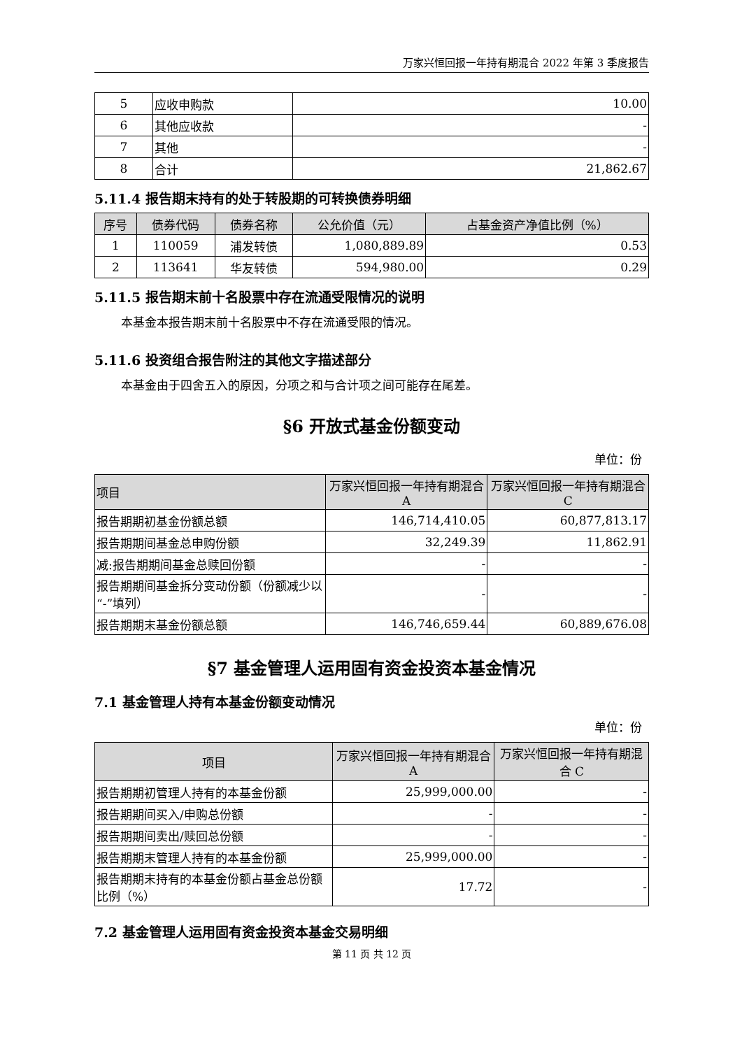万家兴恒回报一年持有期混合 2022 年第 3 季度报告
| 5 | 应收申购款 | 10.00 |
| 6 | 其他应收款 | - |
| 7 | 其他 | - |
| 8 | 合计 | 21,862.67 |
5.11.4 报告期末持有的处于转股期的可转换债券明细
| 序号 | 债券代码 | 债券名称 | 公允价值（元） | 占基金资产净值比例（%） |
| --- | --- | --- | --- | --- |
| 1 | 110059 | 浦发转债 | 1,080,889.89 | 0.53 |
| 2 | 113641 | 华友转债 | 594,980.00 | 0.29 |
5.11.5 报告期末前十名股票中存在流通受限情况的说明
本基金本报告期末前十名股票中不存在流通受限的情况。
5.11.6 投资组合报告附注的其他文字描述部分
本基金由于四舍五入的原因，分项之和与合计项之间可能存在尾差。
§6 开放式基金份额变动
单位：份
| 项目 | 万家兴恒回报一年持有期混合 A | 万家兴恒回报一年持有期混合 C |
| --- | --- | --- |
| 报告期期初基金份额总额 | 146,714,410.05 | 60,877,813.17 |
| 报告期期间基金总申购份额 | 32,249.39 | 11,862.91 |
| 减:报告期期间基金总赎回份额 | - | - |
| 报告期期间基金拆分变动份额（份额减少以“-”填列） | - | - |
| 报告期期末基金份额总额 | 146,746,659.44 | 60,889,676.08 |
§7 基金管理人运用固有资金投资本基金情况
7.1 基金管理人持有本基金份额变动情况
单位：份
| 项目 | 万家兴恒回报一年持有期混合 A | 万家兴恒回报一年持有期混合 C |
| --- | --- | --- |
| 报告期期初管理人持有的本基金份额 | 25,999,000.00 | - |
| 报告期期间买入/申购总份额 | - | - |
| 报告期期间卖出/赎回总份额 | - | - |
| 报告期期末管理人持有的本基金份额 | 25,999,000.00 | - |
| 报告期期末持有的本基金份额占基金总份额比例（%） | 17.72 | - |
7.2 基金管理人运用固有资金投资本基金交易明细
第 11 页 共 12 页